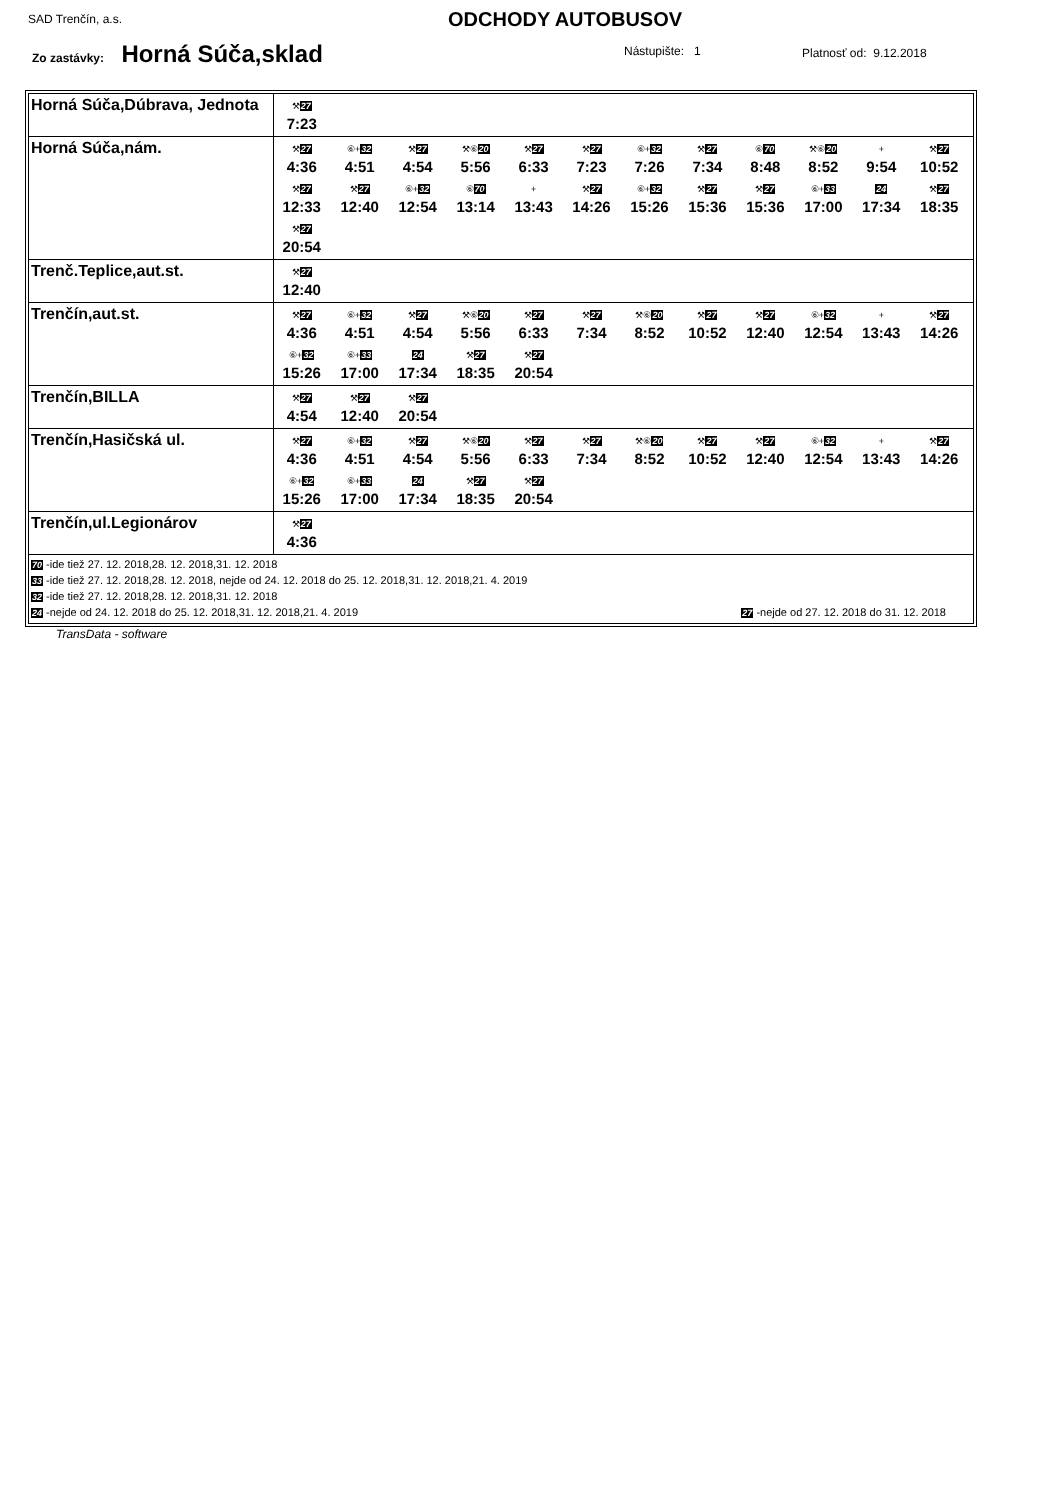SAD Trenčín, a.s. ODCHODY AUTOBUSOV
Zo zastávky: Horná Súča,sklad Nástupište: 1 Platnosť od: 9.12.2018
| Horná Súča,Dúbrava, Jednota | ⚒ 27 7:23 |
| Horná Súča,nám. | ⚒ 27 4:36 ⑥+ 32 4:51 ⚒ 27 4:54 ⚒⑥ 20 5:56 ⚒ 27 6:33 ⚒ 27 7:23 ⑥+ 32 7:26 ⚒ 27 7:34 ⑥ 70 8:48 ⚒⑥ 20 8:52 + 9:54 ⚒ 27 10:52 ⚒ 27 12:33 ⚒ 27 12:40 ⑥+ 32 12:54 ⑥ 70 13:14 + 13:43 ⚒ 27 14:26 ⑥+ 32 15:26 ⚒ 27 15:36 ⚒ 27 15:36 ⑥+ 33 17:00 24 17:34 ⚒ 27 18:35 ⚒ 27 20:54 |
| Trenč.Teplice,aut.st. | ⚒ 27 12:40 |
| Trenčín,aut.st. | ⚒ 27 4:36 ⑥+ 32 4:51 ⚒ 27 4:54 ⚒⑥ 20 5:56 ⚒ 27 6:33 ⚒ 27 7:34 ⚒⑥ 20 8:52 ⚒ 27 10:52 ⚒ 27 12:40 ⑥+ 32 12:54 + 13:43 ⚒ 27 14:26 ⑥+ 32 15:26 ⑥+ 33 17:00 24 17:34 ⚒ 27 18:35 ⚒ 27 20:54 |
| Trenčín,BILLA | ⚒ 27 4:54 ⚒ 27 12:40 ⚒ 27 20:54 |
| Trenčín,Hasičská ul. | ⚒ 27 4:36 ⑥+ 32 4:51 ⚒ 27 4:54 ⚒⑥ 20 5:56 ⚒ 27 6:33 ⚒ 27 7:34 ⚒⑥ 20 8:52 ⚒ 27 10:52 ⚒ 27 12:40 ⑥+ 32 12:54 + 13:43 ⚒ 27 14:26 ⑥+ 32 15:26 ⑥+ 33 17:00 24 17:34 ⚒ 27 18:35 ⚒ 27 20:54 |
| Trenčín,ul.Legionárov | ⚒ 27 4:36 |
| 70 -ide tiež 27. 12. 2018,28. 12. 2018,31. 12. 2018 33 -ide tiež 27. 12. 2018,28. 12. 2018, nejde od 24. 12. 2018 do 25. 12. 2018,31. 12. 2018,21. 4. 2019 32 -ide tiež 27. 12. 2018,28. 12. 2018,31. 12. 2018 24 -nejde od 24. 12. 2018 do 25. 12. 2018,31. 12. 2018,21. 4. 2019 27 -nejde od 27. 12. 2018 do 31. 12. 2018 | |
TransData - software